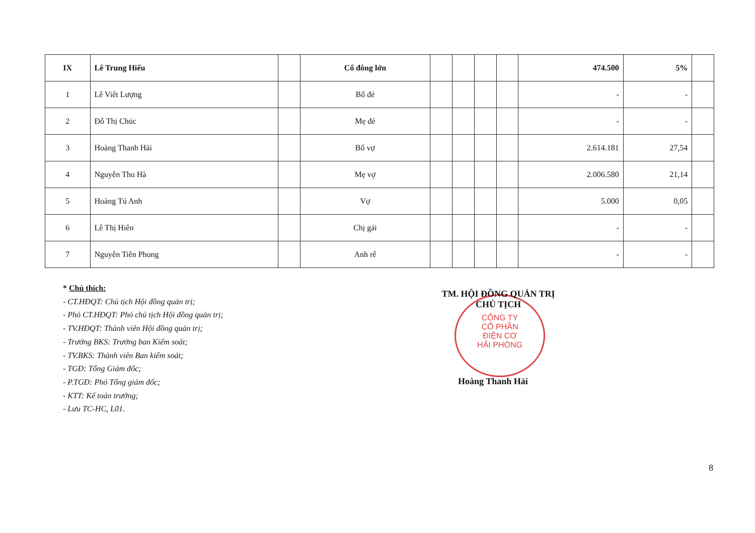| IX | Lê Trung Hiếu | | Cổ đông lớn | | | | | 474.500 | 5% | |
| 1 | Lê Viết Lượng | | Bố đẻ | | | | | - | - | |
| 2 | Đỗ Thị Chúc | | Mẹ đẻ | | | | | - | - | |
| 3 | Hoàng Thanh Hải | | Bố vợ | | | | | 2.614.181 | 27,54 | |
| 4 | Nguyễn Thu Hà | | Mẹ vợ | | | | | 2.006.580 | 21,14 | |
| 5 | Hoàng Tú Anh | | Vợ | | | | | 5.000 | 0,05 | |
| 6 | Lê Thị Hiên | | Chị gái | | | | | - | - | |
| 7 | Nguyễn Tiên Phong | | Anh rể | | | | | - | - | |
* Chú thích:
- CT.HĐQT: Chủ tịch Hội đồng quản trị;
- Phó CT.HĐQT: Phó chủ tịch Hội đồng quản trị;
- TV.HĐQT: Thành viên Hội đồng quản trị;
- Trưởng BKS: Trưởng ban Kiểm soát;
- TV.BKS: Thành viên Ban kiểm soát;
- TGĐ: Tổng Giám đốc;
- P.TGĐ: Phó Tổng giám đốc;
- KTT: Kế toán trưởng;
- Lưu TC-HC, L01.
CÔNG TY
CỔ PHẦN
ĐIỆN CƠ
HẢI PHÒNG
TM. HỘI ĐỒNG QUẢN TRỊ
CHỦ TỊCH
Hoàng Thanh Hải
8